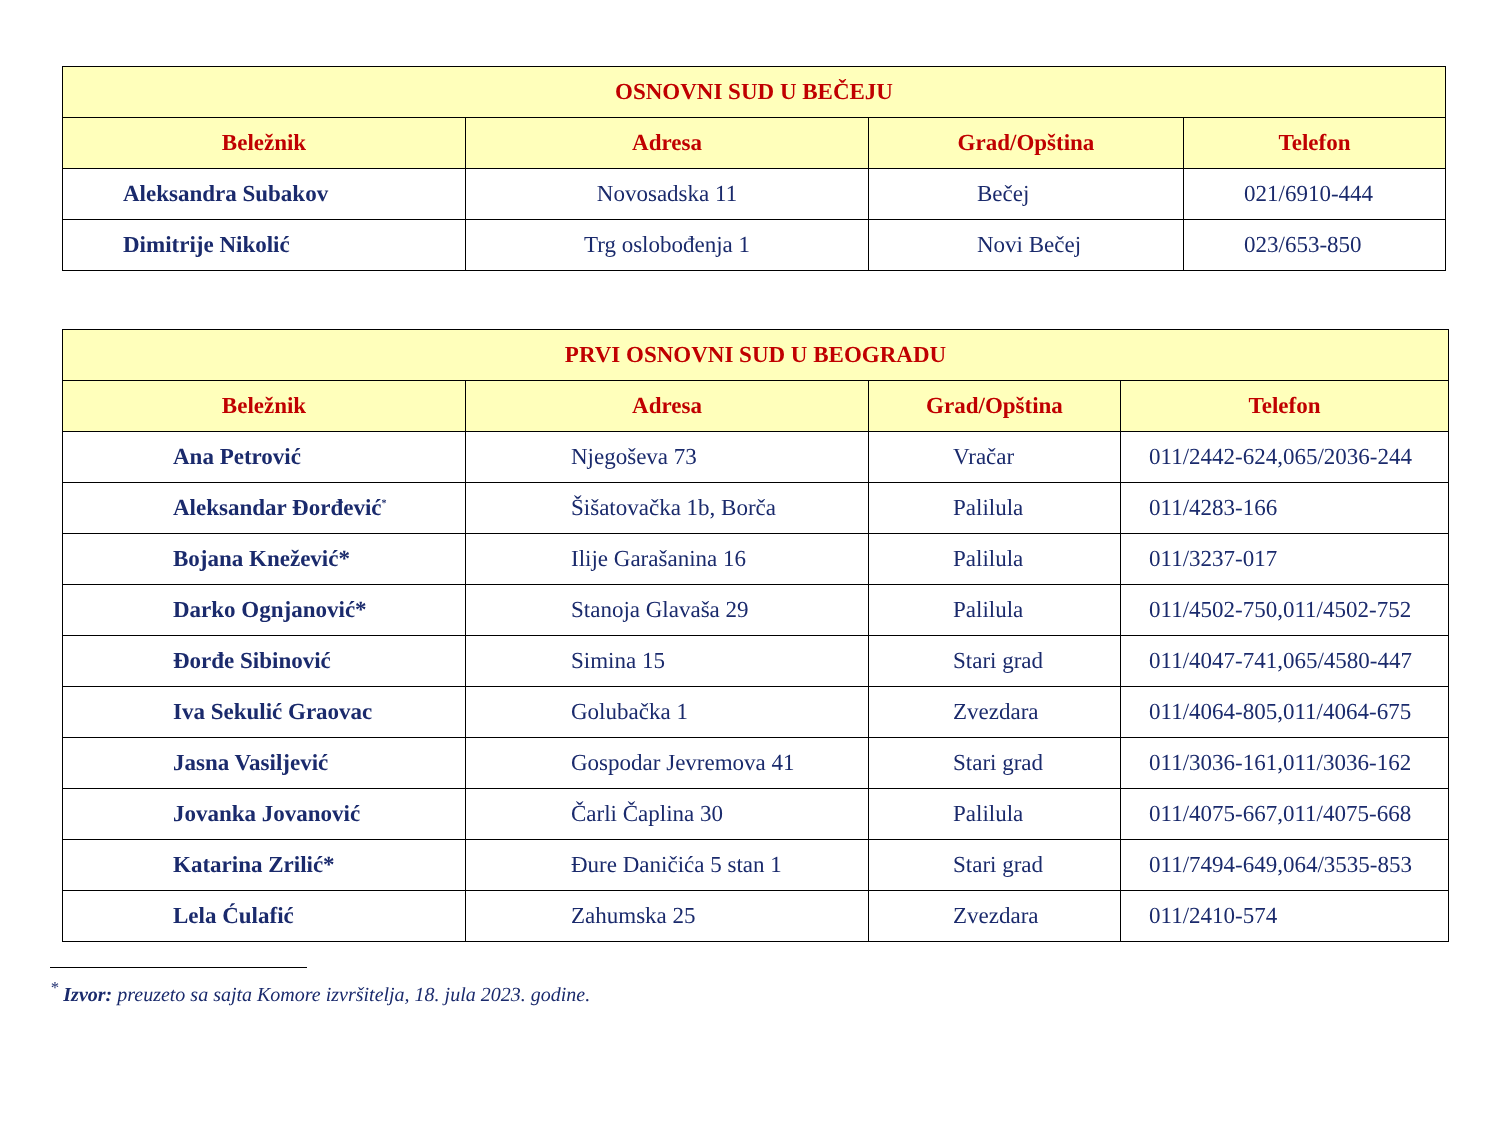| OSNOVNI SUD U BEČEJU | | | |
| --- | --- | --- | --- |
| Beležnik | Adresa | Grad/Opština | Telefon |
| Aleksandra Subakov | Novosadska 11 | Bečej | 021/6910-444 |
| Dimitrije Nikolić | Trg oslobođenja 1 | Novi Bečej | 023/653-850 |
| PRVI OSNOVNI SUD U BEOGRADU | | | |
| --- | --- | --- | --- |
| Beležnik | Adresa | Grad/Opština | Telefon |
| Ana Petrović | Njegoševa 73 | Vračar | 011/2442-624,065/2036-244 |
| Aleksandar Đorđević<sup>*</sup> | Šišatovačka 1b, Borča | Palilula | 011/4283-166 |
| Bojana Knežević* | Ilije Garašanina 16 | Palilula | 011/3237-017 |
| Darko Ognjanović* | Stanoja Glavaša 29 | Palilula | 011/4502-750,011/4502-752 |
| Đorđe Sibinović | Simina 15 | Stari grad | 011/4047-741,065/4580-447 |
| Iva Sekulić Graovac | Golubačka 1 | Zvezdara | 011/4064-805,011/4064-675 |
| Jasna Vasiljević | Gospodar Jevremova 41 | Stari grad | 011/3036-161,011/3036-162 |
| Jovanka Jovanović | Čarli Čaplina 30 | Palilula | 011/4075-667,011/4075-668 |
| Katarina Zrilić* | Đure Daničića 5 stan 1 | Stari grad | 011/7494-649,064/3535-853 |
| Lela Ćulafić | Zahumska 25 | Zvezdara | 011/2410-574 |
<sup>*</sup> Izvor: preuzeto sa sajta Komore izvršitelja, 18. jula 2023. godine.